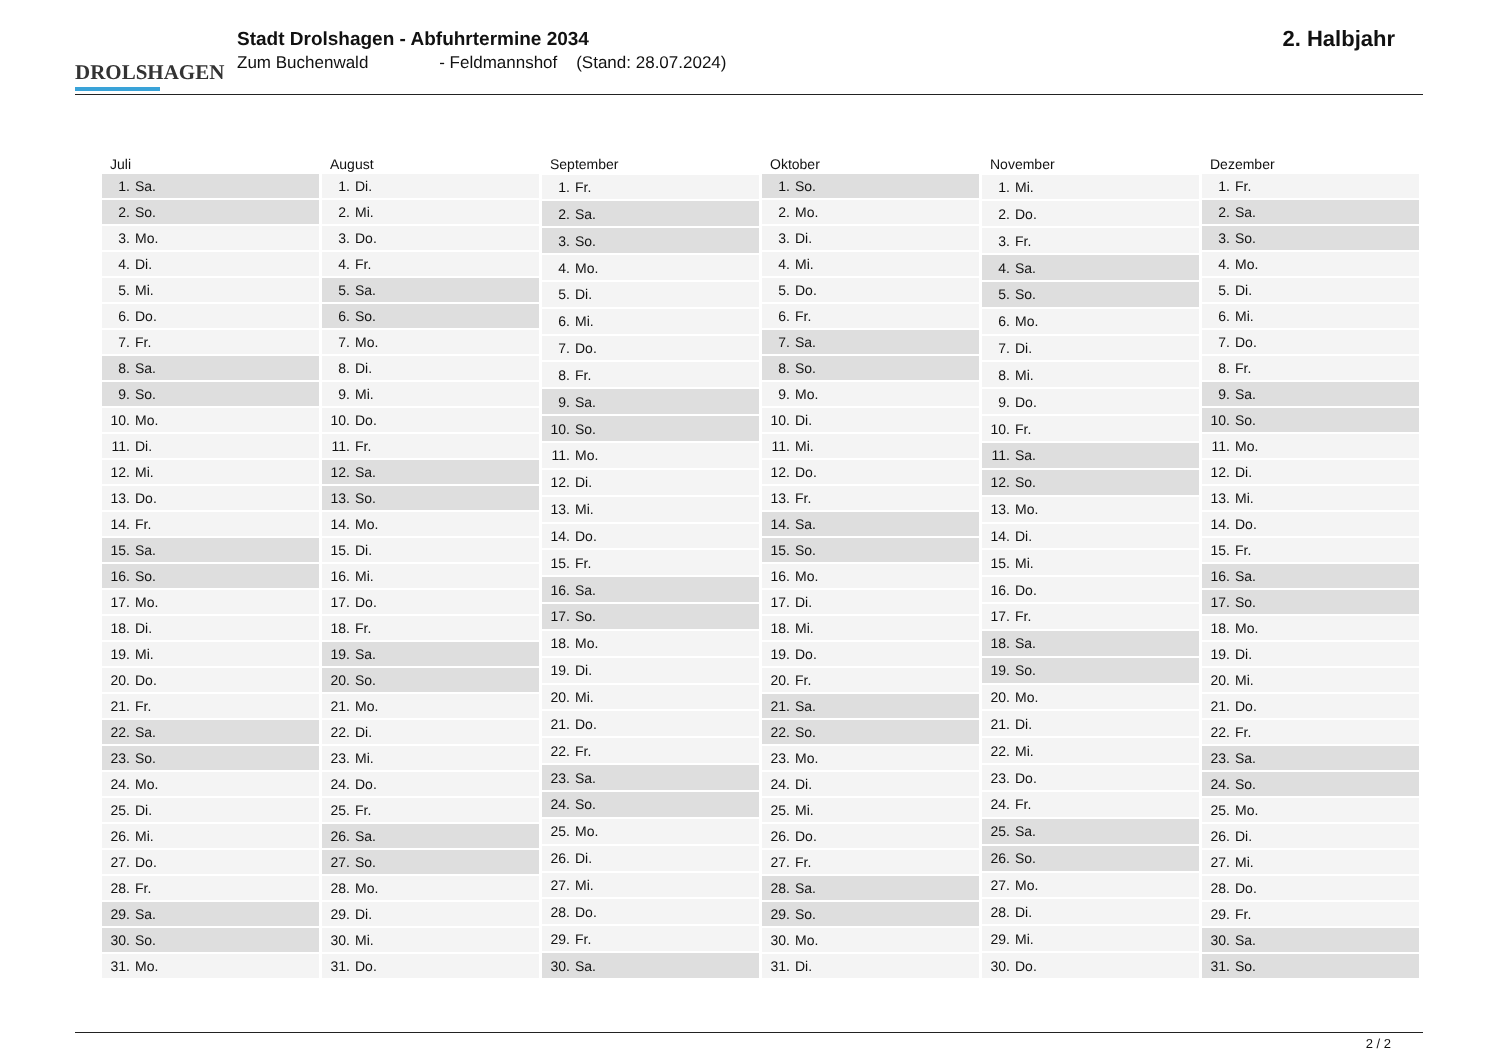DROLSHAGEN
Stadt Drolshagen - Abfuhrtermine 2034
Zum Buchenwald - Feldmannshof (Stand: 28.07.2024)
2. Halbjahr
| Juli | |
| --- | --- |
| 1. | Sa. |
| 2. | So. |
| 3. | Mo. |
| 4. | Di. |
| 5. | Mi. |
| 6. | Do. |
| 7. | Fr. |
| 8. | Sa. |
| 9. | So. |
| 10. | Mo. |
| 11. | Di. |
| 12. | Mi. |
| 13. | Do. |
| 14. | Fr. |
| 15. | Sa. |
| 16. | So. |
| 17. | Mo. |
| 18. | Di. |
| 19. | Mi. |
| 20. | Do. |
| 21. | Fr. |
| 22. | Sa. |
| 23. | So. |
| 24. | Mo. |
| 25. | Di. |
| 26. | Mi. |
| 27. | Do. |
| 28. | Fr. |
| 29. | Sa. |
| 30. | So. |
| 31. | Mo. |
| August | |
| --- | --- |
| 1. | Di. |
| 2. | Mi. |
| 3. | Do. |
| 4. | Fr. |
| 5. | Sa. |
| 6. | So. |
| 7. | Mo. |
| 8. | Di. |
| 9. | Mi. |
| 10. | Do. |
| 11. | Fr. |
| 12. | Sa. |
| 13. | So. |
| 14. | Mo. |
| 15. | Di. |
| 16. | Mi. |
| 17. | Do. |
| 18. | Fr. |
| 19. | Sa. |
| 20. | So. |
| 21. | Mo. |
| 22. | Di. |
| 23. | Mi. |
| 24. | Do. |
| 25. | Fr. |
| 26. | Sa. |
| 27. | So. |
| 28. | Mo. |
| 29. | Di. |
| 30. | Mi. |
| 31. | Do. |
| September | |
| --- | --- |
| 1. | Fr. |
| 2. | Sa. |
| 3. | So. |
| 4. | Mo. |
| 5. | Di. |
| 6. | Mi. |
| 7. | Do. |
| 8. | Fr. |
| 9. | Sa. |
| 10. | So. |
| 11. | Mo. |
| 12. | Di. |
| 13. | Mi. |
| 14. | Do. |
| 15. | Fr. |
| 16. | Sa. |
| 17. | So. |
| 18. | Mo. |
| 19. | Di. |
| 20. | Mi. |
| 21. | Do. |
| 22. | Fr. |
| 23. | Sa. |
| 24. | So. |
| 25. | Mo. |
| 26. | Di. |
| 27. | Mi. |
| 28. | Do. |
| 29. | Fr. |
| 30. | Sa. |
| Oktober | |
| --- | --- |
| 1. | So. |
| 2. | Mo. |
| 3. | Di. |
| 4. | Mi. |
| 5. | Do. |
| 6. | Fr. |
| 7. | Sa. |
| 8. | So. |
| 9. | Mo. |
| 10. | Di. |
| 11. | Mi. |
| 12. | Do. |
| 13. | Fr. |
| 14. | Sa. |
| 15. | So. |
| 16. | Mo. |
| 17. | Di. |
| 18. | Mi. |
| 19. | Do. |
| 20. | Fr. |
| 21. | Sa. |
| 22. | So. |
| 23. | Mo. |
| 24. | Di. |
| 25. | Mi. |
| 26. | Do. |
| 27. | Fr. |
| 28. | Sa. |
| 29. | So. |
| 30. | Mo. |
| 31. | Di. |
| November | |
| --- | --- |
| 1. | Mi. |
| 2. | Do. |
| 3. | Fr. |
| 4. | Sa. |
| 5. | So. |
| 6. | Mo. |
| 7. | Di. |
| 8. | Mi. |
| 9. | Do. |
| 10. | Fr. |
| 11. | Sa. |
| 12. | So. |
| 13. | Mo. |
| 14. | Di. |
| 15. | Mi. |
| 16. | Do. |
| 17. | Fr. |
| 18. | Sa. |
| 19. | So. |
| 20. | Mo. |
| 21. | Di. |
| 22. | Mi. |
| 23. | Do. |
| 24. | Fr. |
| 25. | Sa. |
| 26. | So. |
| 27. | Mo. |
| 28. | Di. |
| 29. | Mi. |
| 30. | Do. |
| Dezember | |
| --- | --- |
| 1. | Fr. |
| 2. | Sa. |
| 3. | So. |
| 4. | Mo. |
| 5. | Di. |
| 6. | Mi. |
| 7. | Do. |
| 8. | Fr. |
| 9. | Sa. |
| 10. | So. |
| 11. | Mo. |
| 12. | Di. |
| 13. | Mi. |
| 14. | Do. |
| 15. | Fr. |
| 16. | Sa. |
| 17. | So. |
| 18. | Mo. |
| 19. | Di. |
| 20. | Mi. |
| 21. | Do. |
| 22. | Fr. |
| 23. | Sa. |
| 24. | So. |
| 25. | Mo. |
| 26. | Di. |
| 27. | Mi. |
| 28. | Do. |
| 29. | Fr. |
| 30. | Sa. |
| 31. | So. |
2 / 2